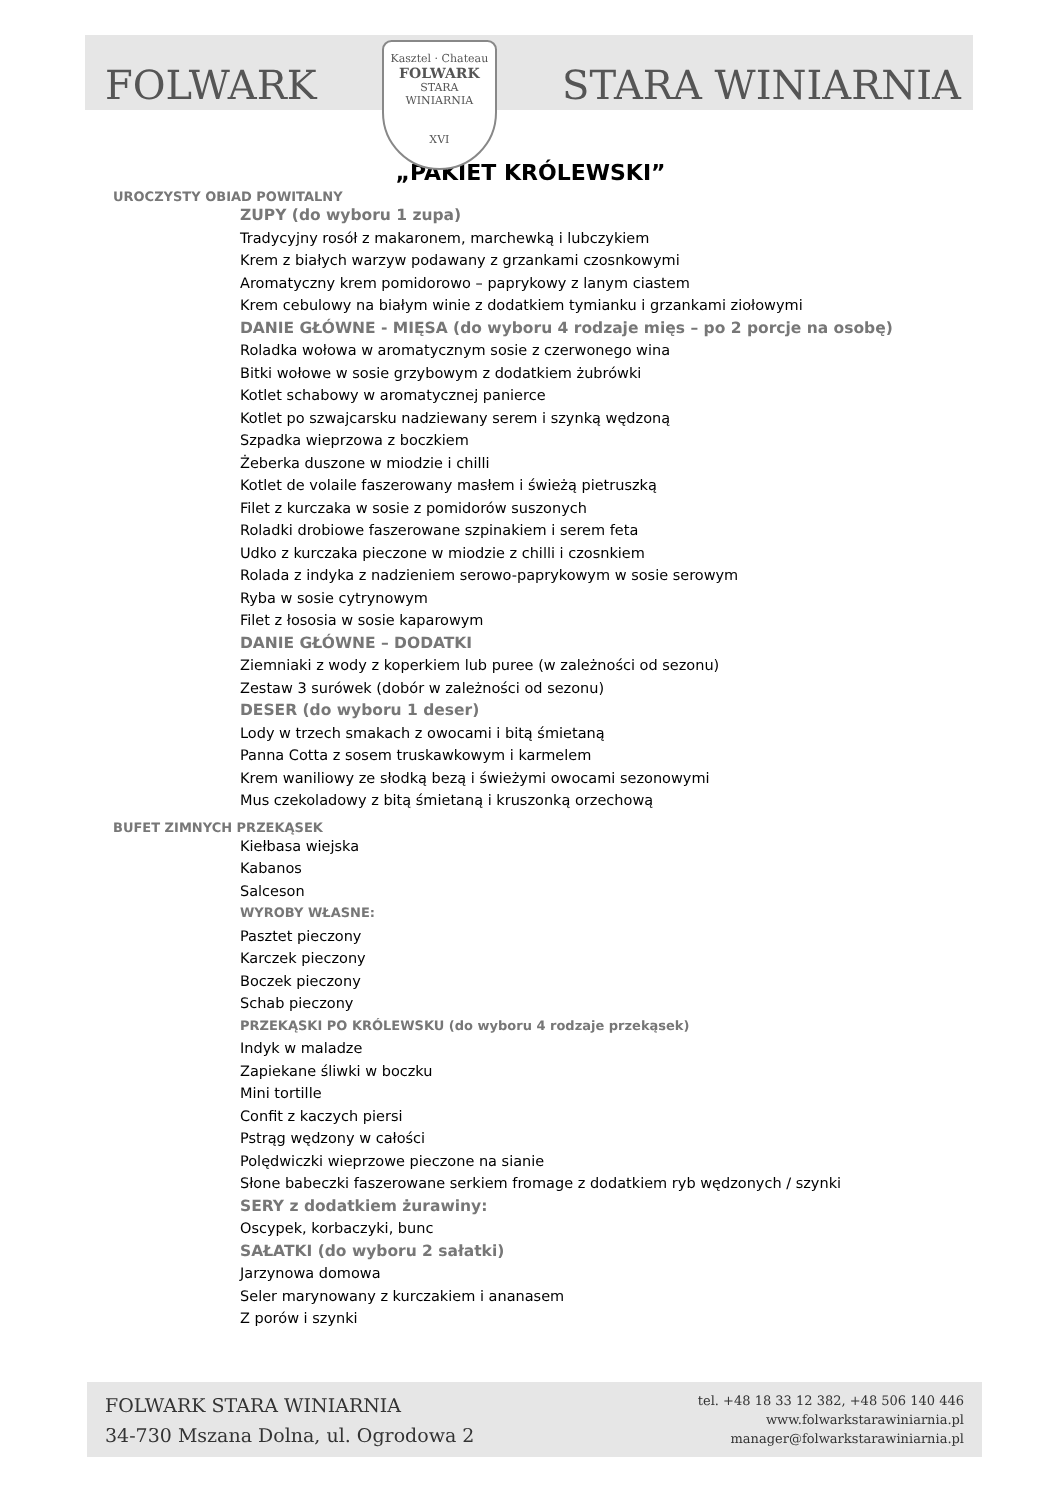FOLWARK
Kasztel · Chateau
FOLWARK
STARA
WINIARNIA
XVI
STARA WINIARNIA
„PAKIET KRÓLEWSKI”
UROCZYSTY OBIAD POWITALNY
ZUPY (do wyboru 1 zupa)
Tradycyjny rosół z makaronem, marchewką i lubczykiem
Krem z białych warzyw podawany z grzankami czosnkowymi
Aromatyczny krem pomidorowo – paprykowy z lanym ciastem
Krem cebulowy na białym winie z dodatkiem tymianku i grzankami ziołowymi
DANIE GŁÓWNE - MIĘSA (do wyboru 4 rodzaje mięs – po 2 porcje na osobę)
Roladka wołowa w aromatycznym sosie z czerwonego wina
Bitki wołowe w sosie grzybowym z dodatkiem żubrówki
Kotlet schabowy w aromatycznej panierce
Kotlet po szwajcarsku nadziewany serem i szynką wędzoną
Szpadka wieprzowa z boczkiem
Żeberka duszone w miodzie i chilli
Kotlet de volaile faszerowany masłem i świeżą pietruszką
Filet z kurczaka w sosie z pomidorów suszonych
Roladki drobiowe faszerowane szpinakiem i serem feta
Udko z kurczaka pieczone w miodzie z chilli i czosnkiem
Rolada z indyka z nadzieniem serowo-paprykowym w sosie serowym
Ryba w sosie cytrynowym
Filet z łososia w sosie kaparowym
DANIE GŁÓWNE – DODATKI
Ziemniaki z wody z koperkiem lub puree (w zależności od sezonu)
Zestaw 3 surówek (dobór w zależności od sezonu)
DESER (do wyboru 1 deser)
Lody w trzech smakach z owocami i bitą śmietaną
Panna Cotta z sosem truskawkowym i karmelem
Krem waniliowy ze słodką bezą i świeżymi owocami sezonowymi
Mus czekoladowy z bitą śmietaną i kruszonką orzechową
BUFET ZIMNYCH PRZEKĄSEK
Kiełbasa wiejska
Kabanos
Salceson
WYROBY WŁASNE:
Pasztet pieczony
Karczek pieczony
Boczek pieczony
Schab pieczony
PRZEKĄSKI PO KRÓLEWSKU (do wyboru 4 rodzaje przekąsek)
Indyk w maladze
Zapiekane śliwki w boczku
Mini tortille
Confit z kaczych piersi
Pstrąg wędzony w całości
Polędwiczki wieprzowe pieczone na sianie
Słone babeczki faszerowane serkiem fromage z dodatkiem ryb wędzonych / szynki
SERY z dodatkiem żurawiny:
Oscypek, korbaczyki, bunc
SAŁATKI (do wyboru 2 sałatki)
Jarzynowa domowa
Seler marynowany z kurczakiem i ananasem
Z porów i szynki
FOLWARK STARA WINIARNIA
34-730 Mszana Dolna, ul. Ogrodowa 2
tel. +48 18 33 12 382, +48 506 140 446
www.folwarkstarawiniarnia.pl
manager@folwarkstarawiniarnia.pl